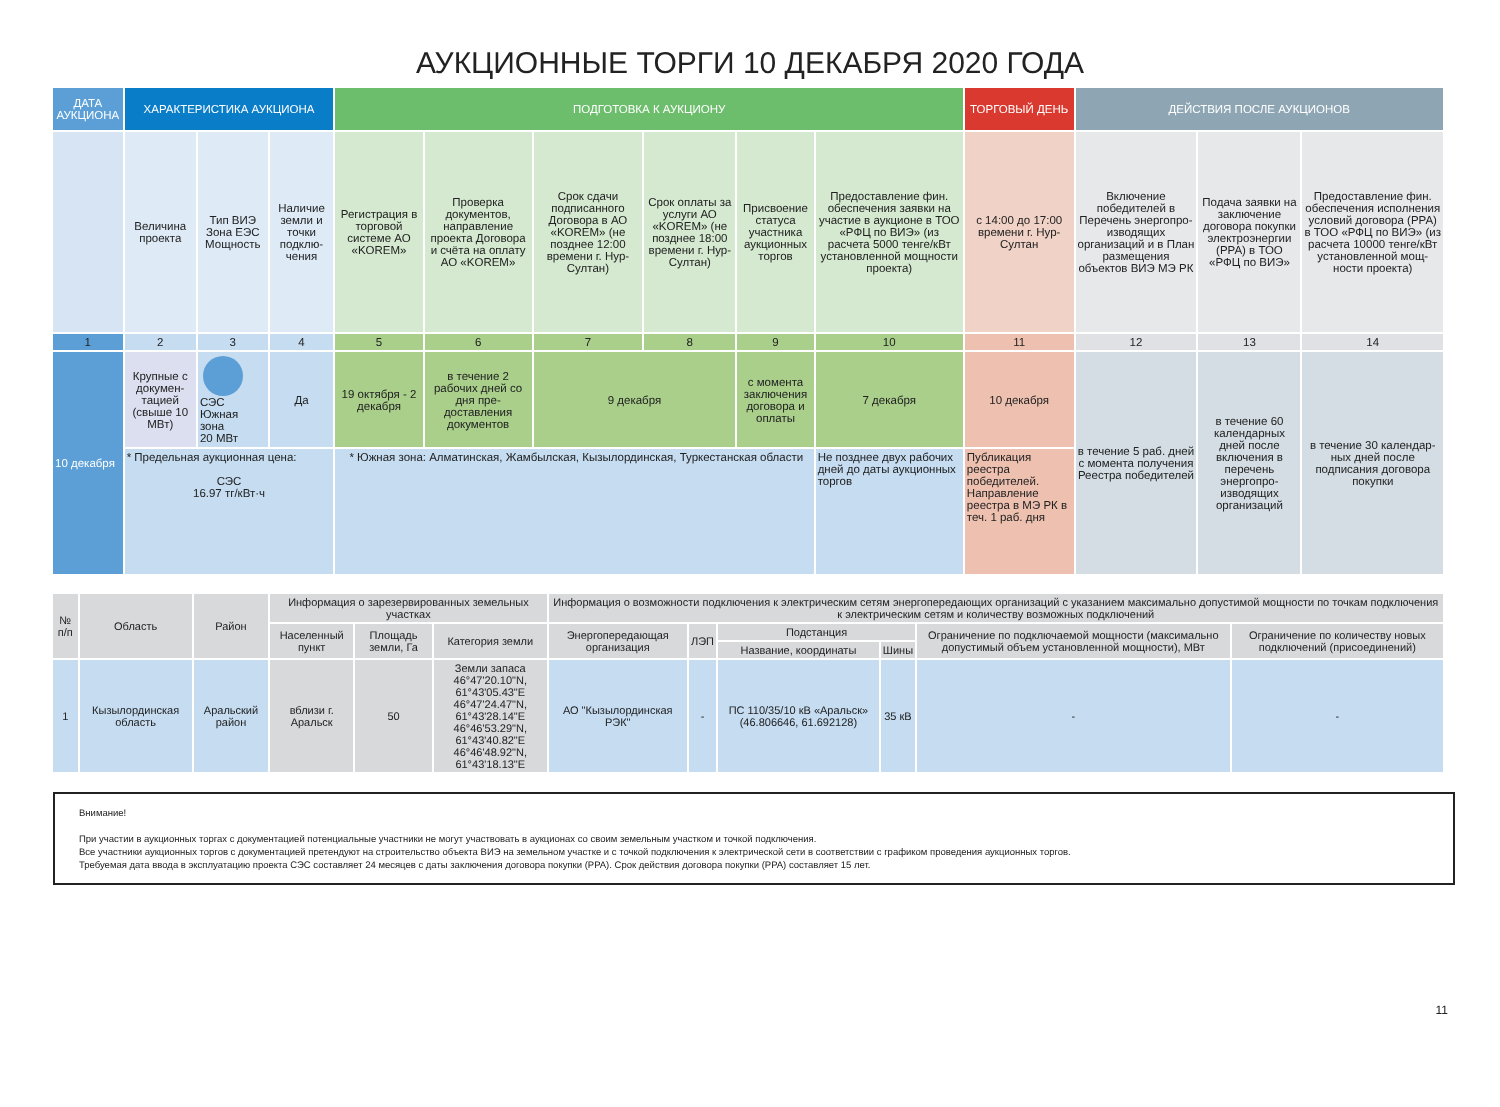АУКЦИОННЫЕ ТОРГИ 10 ДЕКАБРЯ 2020 ГОДА
| ДАТА АУКЦИОНА | ХАРАКТЕРИСТИКА АУКЦИОНА | | | ПОДГОТОВКА К АУКЦИОНУ | | | | | | ТОРГОВЫЙ ДЕНЬ | ДЕЙСТВИЯ ПОСЛЕ АУКЦИОНОВ | | |
| --- | --- | --- | --- | --- | --- | --- | --- | --- | --- | --- | --- | --- | --- |
| | Величина проекта | Тип ВИЭ Зона ЕЭС Мощность | Наличие земли и точки подклю­чения | Регистрация в торговой системе АО «KOREM» | Проверка документов, направле­ние проекта Договора и счёта на оплату АО «KOREM» | Срок сдачи подписанно­го Договора в АО «KOREM» (не позднее 12:00 времени г. Нур-Султан) | Срок оплаты за услуги АО «KOREM» (не позднее 18:00 времени г. Нур-Султан) | Присвое­ние статуса участника аукцион­ных торгов | Предостав­ление фин. обеспечения заявки на участие в аукционе в ТОО «РФЦ по ВИЭ» (из расчета 5000 тенге/кВт установленной мощности проекта) | с 14:00 до 17:00 времени г. Нур-Султан | Включение победителей в Перечень энергопро­изводящих организаций и в План размещения объектов ВИЭ МЭ РК | Подача заявки на заклю­чение договора покупки электроэ­нергии (PPA) в ТОО «РФЦ по ВИЭ» | Предостав­ление фин. обеспечения исполнения условий дого­вора (PPA) в ТОО «РФЦ по ВИЭ» (из расчета 10000 тенге/кВт установ­ленной мощ­ности проекта) |
| 1 | 2 | 3 | 4 | 5 | 6 | 7 | 8 | 9 | 10 | 11 | 12 | 13 | 14 |
| 10 декабря | Крупные с докумен­тацией (свыше 10 МВт) | СЭС Южная зона 20 МВт | Да | 19 октября - 2 декабря | в течение 2 рабочих дней со дня пре­доставления документов | 9 декабря | | с момента заклю­чения договора и оплаты | 7 декабря | 10 декабря | в течение 5 раб. дней с момента получения Реестра побе­дителей | в течение 60 кален­дарных дней после включения в перечень энергопро­изводящих организа­ций | в течение 30 календар­ных дней после подписания договора покупки |
| | * Предельная аукционная цена: СЭС 16.97 тг/кВт·ч | | | * Южная зона: Алматинская, Жамбылская, Кызылординская, Туркестанская области | | | | | Не позднее двух рабочих дней до даты аукционных торгов | Публикация реестра победителей. Направление реестра в МЭ РК в теч. 1 раб. дня | | | |
| № п/п | Область | Район | Информация о зарезервированных земельных участках | | | Информация о возможности подключения к электрическим сетям энергопередающих организаций с указанием максимально допустимой мощности по точкам подключения к электрическим сетям и количеству возможных подключений | | | | | |
| --- | --- | --- | --- | --- | --- | --- | --- | --- | --- | --- | --- |
| | | | Населенный пункт | Площадь земли, Га | Категория земли | Энергопередающая организация | ЛЭП | Подстанция | | Ограничение по подключаемой мощности (максимально допустимый объем установленной мощности), МВт | Ограничение по количеству новых подключений (присоединений) |
| | | | | | | | | Название, координаты | Шины | | |
| 1 | Кызылординская область | Аральский район | вблизи г. Аральск | 50 | Земли запаса 46°47'20.10"N, 61°43'05.43"E 46°47'24.47"N, 61°43'28.14"E 46°46'53.29"N, 61°43'40.82"E 46°46'48.92"N, 61°43'18.13"E | АО "Кызылординская РЭК" | - | ПС 110/35/10 кВ «Аральск» (46.806646, 61.692128) | 35 кВ | - | - |
Внимание!
При участии в аукционных торгах с документацией потенциальные участники не могут участвовать в аукционах со своим земельным участком и точкой подключения.
Все участники аукционных торгов с документацией претендуют на строительство объекта ВИЭ на земельном участке и с точкой подключения к электрической сети в соответствии с графиком проведения аукционных торгов.
Требуемая дата ввода в эксплуатацию проекта СЭС составляет 24 месяцев с даты заключения договора покупки (PPA). Срок действия договора покупки (PPA) составляет 15 лет.
11